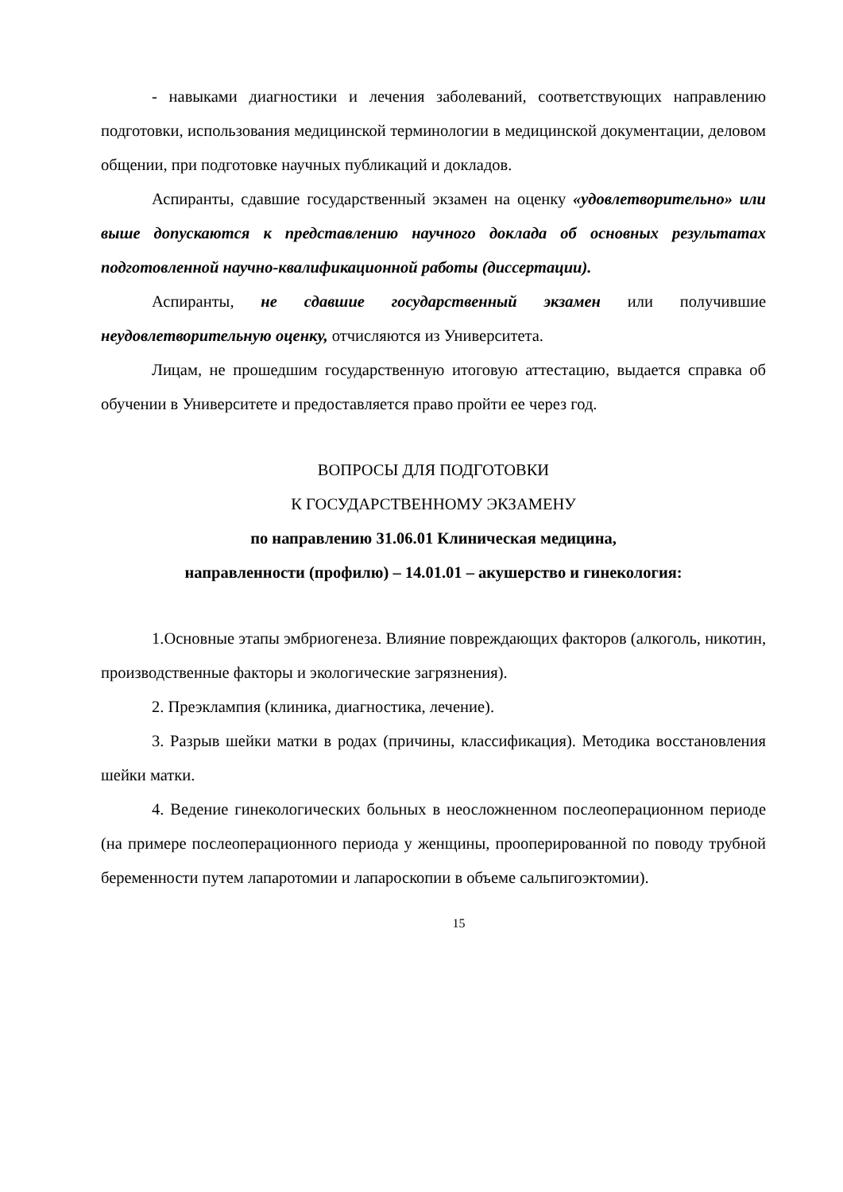- навыками диагностики и лечения заболеваний, соответствующих направлению подготовки, использования медицинской терминологии в медицинской документации, деловом общении, при подготовке научных публикаций и докладов.
Аспиранты, сдавшие государственный экзамен на оценку «удовлетворительно» или выше допускаются к представлению научного доклада об основных результатах подготовленной научно-квалификационной работы (диссертации).
Аспиранты, не сдавшие государственный экзамен или получившие неудовлетворительную оценку, отчисляются из Университета.
Лицам, не прошедшим государственную итоговую аттестацию, выдается справка об обучении в Университете и предоставляется право пройти ее через год.
ВОПРОСЫ ДЛЯ ПОДГОТОВКИ
К ГОСУДАРСТВЕННОМУ ЭКЗАМЕНУ
по направлению 31.06.01 Клиническая медицина,
направленности (профилю) – 14.01.01 – акушерство и гинекология:
1.Основные этапы эмбриогенеза. Влияние повреждающих факторов (алкоголь, никотин, производственные факторы и экологические загрязнения).
2. Преэклампия (клиника, диагностика, лечение).
3. Разрыв шейки матки в родах (причины, классификация). Методика восстановления шейки матки.
4. Ведение гинекологических больных в неосложненном послеоперационном периоде (на примере послеоперационного периода у женщины, прооперированной по поводу трубной беременности путем лапаротомии и лапароскопии в объеме сальпигоэктомии).
15